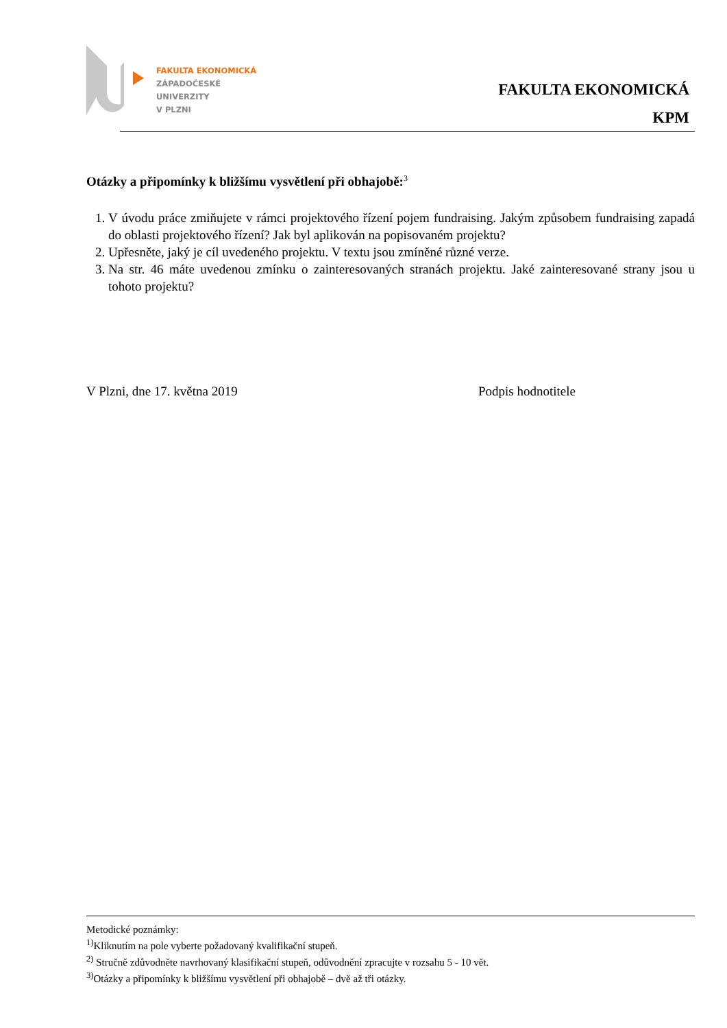FAKULTA EKONOMICKÁ
ZÁPADOČESKÉ
UNIVERZITY
V PLZNI
FAKULTA EKONOMICKÁ
KPM
Otázky a připomínky k bližšímu vysvětlení při obhajobě:<sup>3</sup>
1. V úvodu práce zmiňujete v rámci projektového řízení pojem fundraising. Jakým způsobem fundraising zapadá do oblasti projektového řízení? Jak byl aplikován na popisovaném projektu?
2. Upřesněte, jaký je cíl uvedeného projektu. V textu jsou zmíněné různé verze.
3. Na str. 46 máte uvedenou zmínku o zainteresovaných stranách projektu. Jaké zainteresované strany jsou u tohoto projektu?
V Plzni, dne 17. května 2019 Podpis hodnotitele
Metodické poznámky:
<sup>1)</sup> Kliknutím na pole vyberte požadovaný kvalifikační stupeň.
<sup>2)</sup> Stručně zdůvodněte navrhovaný klasifikační stupeň, odůvodnění zpracujte v rozsahu 5 - 10 vět.
<sup>3)</sup> Otázky a připomínky k bližšímu vysvětlení při obhajobě – dvě až tři otázky.